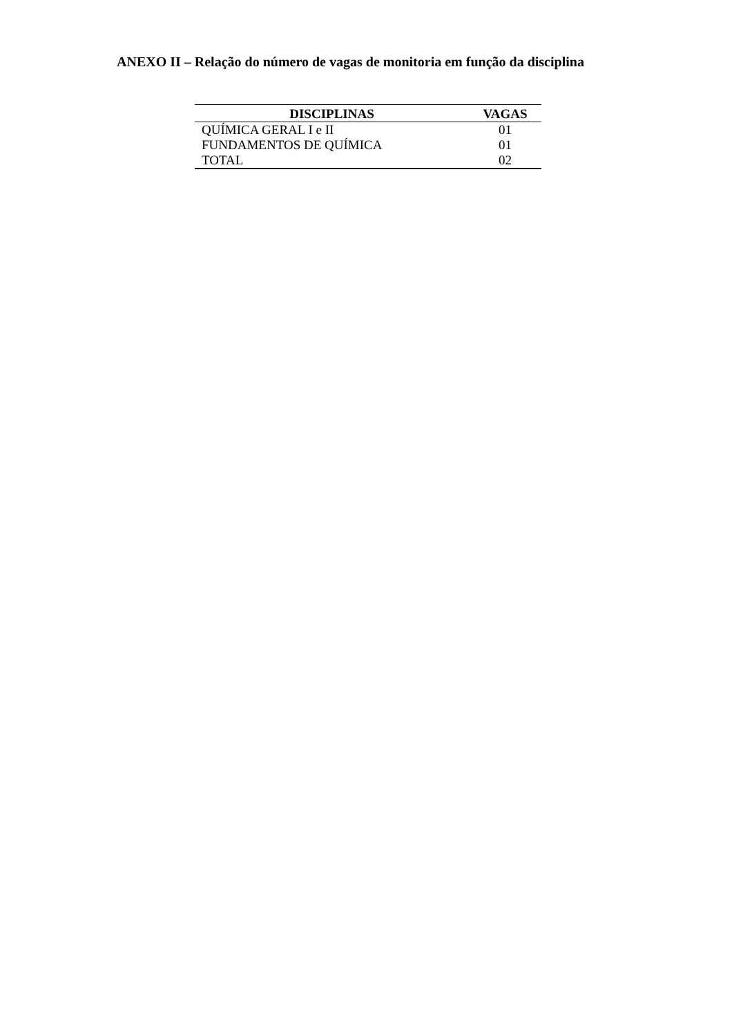ANEXO II – Relação do número de vagas de monitoria em função da disciplina
| DISCIPLINAS | VAGAS |
| --- | --- |
| QUÍMICA GERAL I e II | 01 |
| FUNDAMENTOS DE QUÍMICA | 01 |
| TOTAL | 02 |